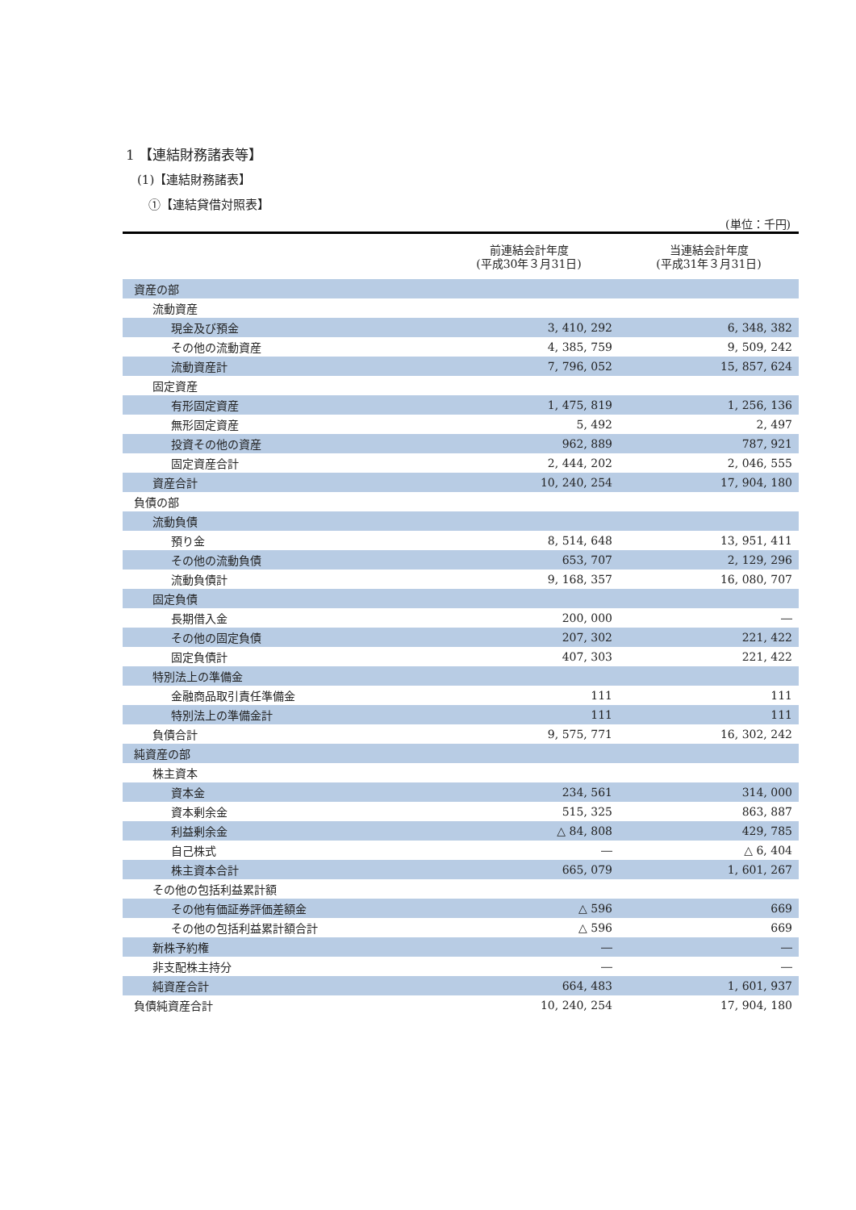1 【連結財務諸表等】
(1)【連結財務諸表】
①【連結貸借対照表】
(単位：千円)
| | 前連結会計年度 (平成30年３月31日) | 当連結会計年度 (平成31年３月31日) |
| --- | --- | --- |
| 資産の部 | | |
| 流動資産 | | |
| 現金及び預金 | 3, 410, 292 | 6, 348, 382 |
| その他の流動資産 | 4, 385, 759 | 9, 509, 242 |
| 流動資産計 | 7, 796, 052 | 15, 857, 624 |
| 固定資産 | | |
| 有形固定資産 | 1, 475, 819 | 1, 256, 136 |
| 無形固定資産 | 5, 492 | 2, 497 |
| 投資その他の資産 | 962, 889 | 787, 921 |
| 固定資産合計 | 2, 444, 202 | 2, 046, 555 |
| 資産合計 | 10, 240, 254 | 17, 904, 180 |
| 負債の部 | | |
| 流動負債 | | |
| 預り金 | 8, 514, 648 | 13, 951, 411 |
| その他の流動負債 | 653, 707 | 2, 129, 296 |
| 流動負債計 | 9, 168, 357 | 16, 080, 707 |
| 固定負債 | | |
| 長期借入金 | 200, 000 | ― |
| その他の固定負債 | 207, 302 | 221, 422 |
| 固定負債計 | 407, 303 | 221, 422 |
| 特別法上の準備金 | | |
| 金融商品取引責任準備金 | 111 | 111 |
| 特別法上の準備金計 | 111 | 111 |
| 負債合計 | 9, 575, 771 | 16, 302, 242 |
| 純資産の部 | | |
| 株主資本 | | |
| 資本金 | 234, 561 | 314, 000 |
| 資本剰余金 | 515, 325 | 863, 887 |
| 利益剰余金 | △ 84, 808 | 429, 785 |
| 自己株式 | ― | △ 6, 404 |
| 株主資本合計 | 665, 079 | 1, 601, 267 |
| その他の包括利益累計額 | | |
| その他有価証券評価差額金 | △ 596 | 669 |
| その他の包括利益累計額合計 | △ 596 | 669 |
| 新株予約権 | ― | ― |
| 非支配株主持分 | ― | ― |
| 純資産合計 | 664, 483 | 1, 601, 937 |
| 負債純資産合計 | 10, 240, 254 | 17, 904, 180 |